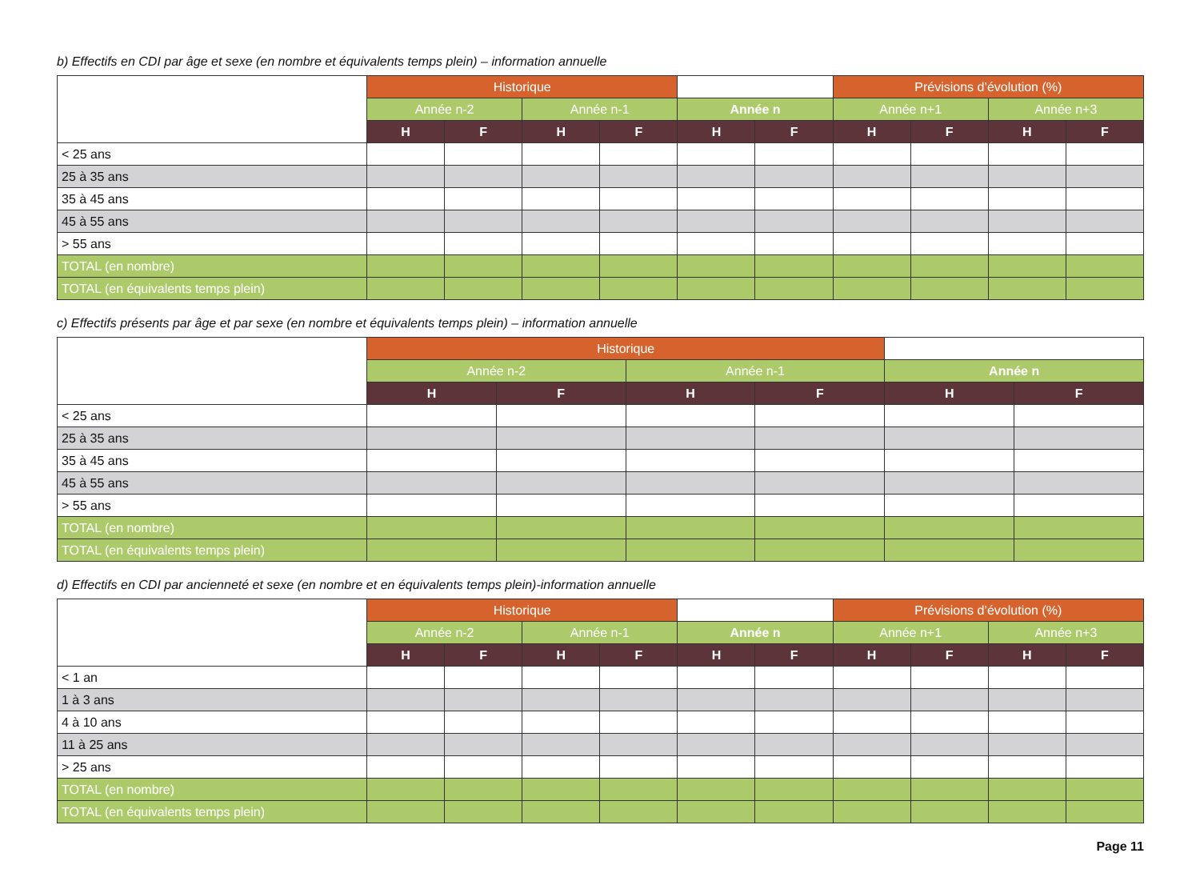b) Effectifs en CDI par âge et sexe (en nombre et équivalents temps plein) – information annuelle
| | Historique | | | | | | Prévisions d’évolution (%) | | | |
| | Année n-2 | | Année n-1 | | Année n | | Année n+1 | | Année n+3 | |
| | H | F | H | F | H | F | H | F | H | F |
| < 25 ans | | | | | | | | | | |
| 25 à 35 ans | | | | | | | | | | |
| 35 à 45 ans | | | | | | | | | | |
| 45 à 55 ans | | | | | | | | | | |
| > 55 ans | | | | | | | | | | |
| TOTAL (en nombre) | | | | | | | | | | |
| TOTAL (en équivalents temps plein) | | | | | | | | | | |
c) Effectifs présents par âge et par sexe (en nombre et équivalents temps plein) – information annuelle
| | Historique | | | | | |
| | Année n-2 | | Année n-1 | | Année n | |
| | H | F | H | F | H | F |
| < 25 ans | | | | | | |
| 25 à 35 ans | | | | | | |
| 35 à 45 ans | | | | | | |
| 45 à 55 ans | | | | | | |
| > 55 ans | | | | | | |
| TOTAL (en nombre) | | | | | | |
| TOTAL (en équivalents temps plein) | | | | | | |
d) Effectifs en CDI par ancienneté et sexe (en nombre et en équivalents temps plein)-information annuelle
| | Historique | | | | | | Prévisions d’évolution (%) | | | |
| | Année n-2 | | Année n-1 | | Année n | | Année n+1 | | Année n+3 | |
| | H | F | H | F | H | F | H | F | H | F |
| < 1 an | | | | | | | | | | |
| 1 à 3 ans | | | | | | | | | | |
| 4 à 10 ans | | | | | | | | | | |
| 11 à 25 ans | | | | | | | | | | |
| > 25 ans | | | | | | | | | | |
| TOTAL (en nombre) | | | | | | | | | | |
| TOTAL (en équivalents temps plein) | | | | | | | | | | |
Page 11